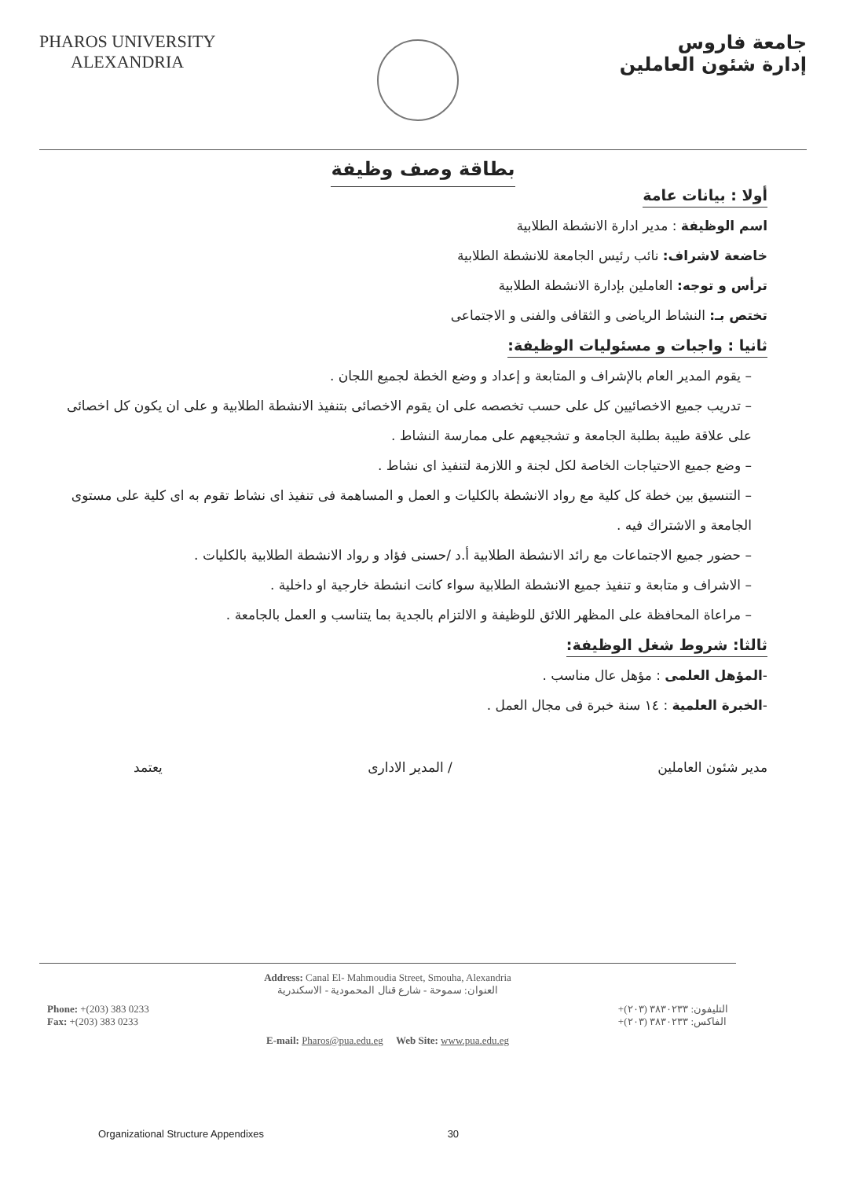PHAROS UNIVERSITY
ALEXANDRIA
جامعة فاروس
إدارة شئون العاملين
بطاقة وصف وظيفة
أولا : بيانات عامة
اسم الوظيفة : مدير ادارة الانشطة الطلابية
خاضعة لاشراف: نائب رئيس الجامعة للانشطة الطلابية
ترأس و توجه: العاملين بإدارة الانشطة الطلابية
تختص بـ: النشاط الرياضى و الثقافى والفنى و الاجتماعى
ثانيا : واجبات و مسئوليات الوظيفة:
– يقوم المدير العام بالإشراف و المتابعة و إعداد و وضع الخطة لجميع اللجان .
– تدريب جميع الاخصائيين كل على حسب تخصصه على ان يقوم الاخصائى بتنفيذ الانشطة الطلابية و على ان يكون كل اخصائى على علاقة طيبة بطلبة الجامعة و تشجيعهم على ممارسة النشاط .
– وضع جميع الاحتياجات الخاصة لكل لجنة و اللازمة لتنفيذ اى نشاط .
– التنسيق بين خطة كل كلية مع رواد الانشطة بالكليات و العمل و المساهمة فى تنفيذ اى نشاط تقوم به اى كلية على مستوى الجامعة و الاشتراك فيه .
– حضور جميع الاجتماعات مع رائد الانشطة الطلابية أ.د /حسنى فؤاد و رواد الانشطة الطلابية بالكليات .
– الاشراف و متابعة و تنفيذ جميع الانشطة الطلابية سواء كانت انشطة خارجية او داخلية .
– مراعاة المحافظة على المظهر اللائق للوظيفة و الالتزام بالجدية بما يتناسب و العمل بالجامعة .
ثالثا: شروط شغل الوظيفة:
-المؤهل العلمى : مؤهل عال مناسب .
-الخبرة العلمية : ١٤ سنة خبرة فى مجال العمل .
مدير شئون العاملين / المدير الادارى يعتمد
Address: Canal El- Mahmoudia Street, Smouha, Alexandria
العنوان: سموحة - شارع قنال المحمودية - الاسكندرية
Phone: +(203) 383 0233
Fax: +(203) 383 0233
التليفون: ٣٨٣٠٢٣٣ (٢٠٣)+
الفاكس: ٣٨٣٠٢٣٣ (٢٠٣)+
E-mail: Pharos@pua.edu.eg Web Site: www.pua.edu.eg
Organizational Structure Appendixes 30